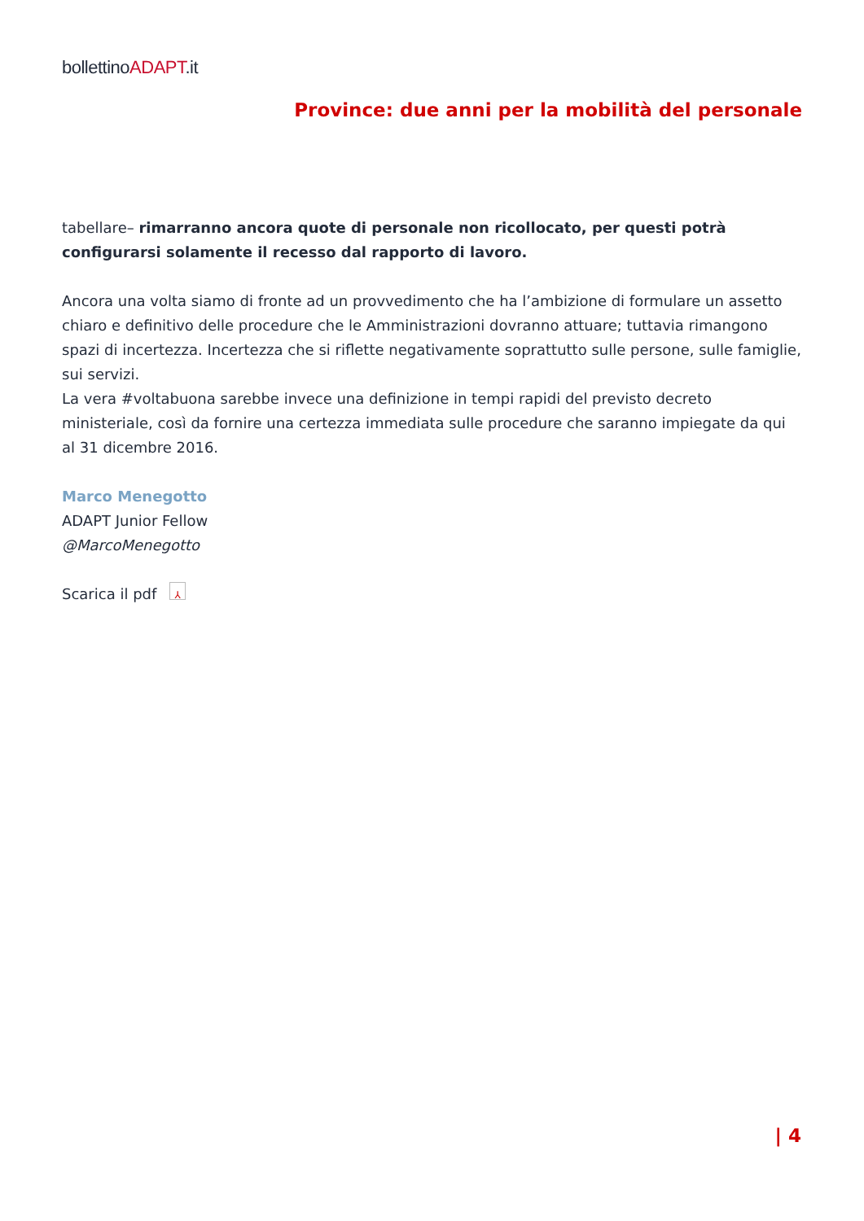bollettinoADAPT.it
Province: due anni per la mobilità del personale
tabellare– rimarranno ancora quote di personale non ricollocato, per questi potrà configurarsi solamente il recesso dal rapporto di lavoro.
Ancora una volta siamo di fronte ad un provvedimento che ha l’ambizione di formulare un assetto chiaro e definitivo delle procedure che le Amministrazioni dovranno attuare; tuttavia rimangono spazi di incertezza. Incertezza che si riflette negativamente soprattutto sulle persone, sulle famiglie, sui servizi.
La vera #voltabuona sarebbe invece una definizione in tempi rapidi del previsto decreto ministeriale, così da fornire una certezza immediata sulle procedure che saranno impiegate da qui al 31 dicembre 2016.
Marco Menegotto
ADAPT Junior Fellow
@MarcoMenegotto
Scarica il pdf ⅄
| 4